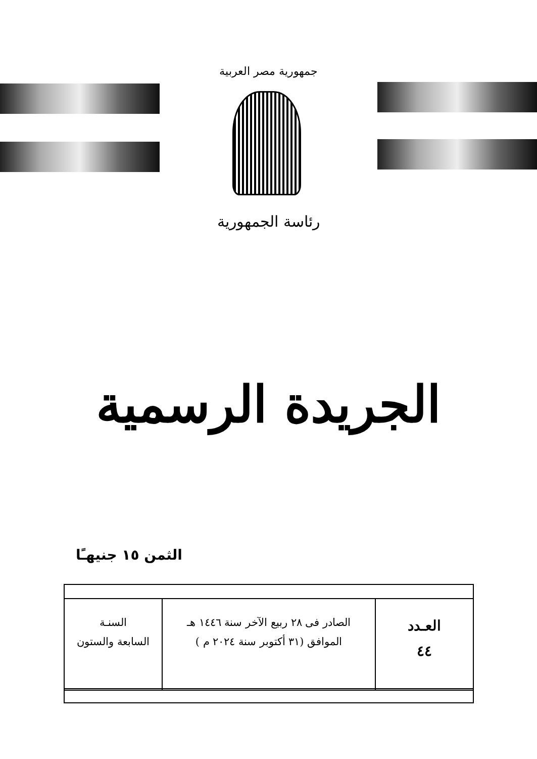جمهورية مصر العربية
رئاسة الجمهورية
الجريدة الرسمية
الثمن ١٥ جنيهـًا
| العـدد ٤٤ | الصادر فى ٢٨ ربيع الآخر سنة ١٤٤٦ هـ الموافق (٣١ أكتوبر سنة ٢٠٢٤ م ) | السنـة السابعة والستون |